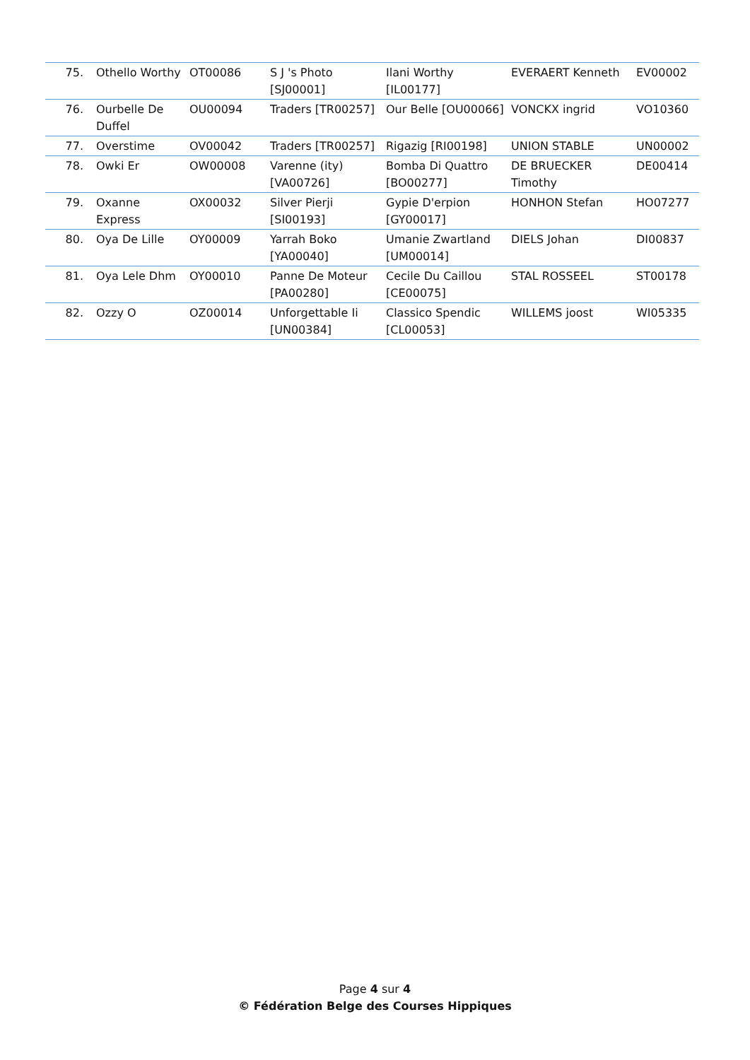| 75. | Othello Worthy | OT00086 | S J 's Photo [SJ00001] | Ilani Worthy [IL00177] | EVERAERT Kenneth | EV00002 |
| 76. | Ourbelle De Duffel | OU00094 | Traders [TR00257] | Our Belle [OU00066] | VONCKX ingrid | VO10360 |
| 77. | Overstime | OV00042 | Traders [TR00257] | Rigazig [RI00198] | UNION STABLE | UN00002 |
| 78. | Owki Er | OW00008 | Varenne (ity) [VA00726] | Bomba Di Quattro [BO00277] | DE BRUECKER Timothy | DE00414 |
| 79. | Oxanne Express | OX00032 | Silver Pierji [SI00193] | Gypie D'erpion [GY00017] | HONHON Stefan | HO07277 |
| 80. | Oya De Lille | OY00009 | Yarrah Boko [YA00040] | Umanie Zwartland [UM00014] | DIELS Johan | DI00837 |
| 81. | Oya Lele Dhm | OY00010 | Panne De Moteur [PA00280] | Cecile Du Caillou [CE00075] | STAL ROSSEEL | ST00178 |
| 82. | Ozzy O | OZ00014 | Unforgettable Ii [UN00384] | Classico Spendic [CL00053] | WILLEMS joost | WI05335 |
Page 4 sur 4
© Fédération Belge des Courses Hippiques